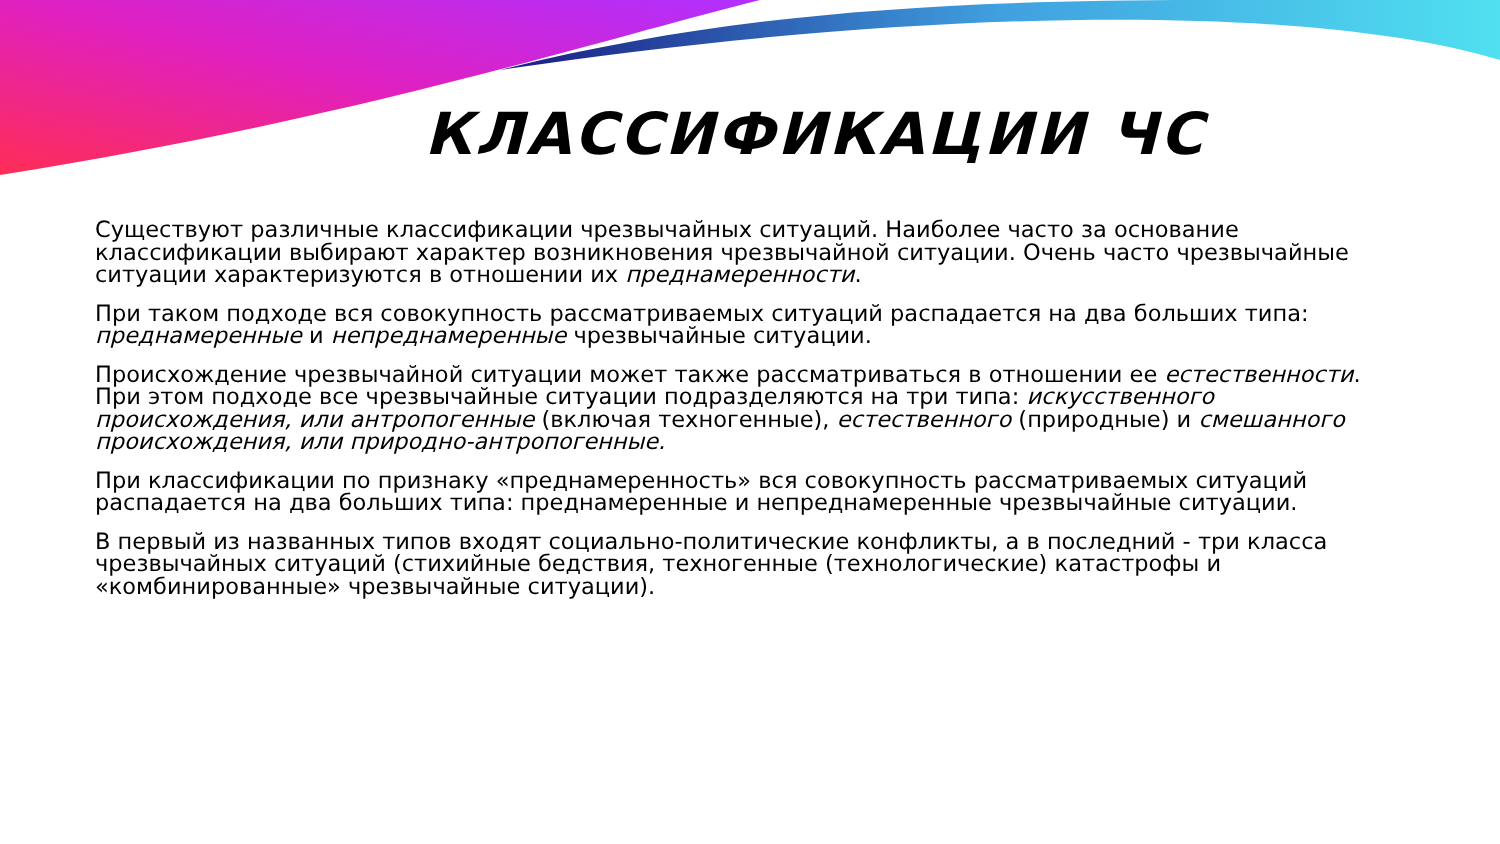КЛАССИФИКАЦИИ ЧС
Существуют различные классификации чрезвычайных ситуаций. Наиболее часто за основание классификации выбирают характер возникновения чрезвычайной ситуации. Очень часто чрезвычайные ситуации характеризуются в отношении их преднамеренности.
При таком подходе вся совокупность рассматриваемых ситуаций распадается на два больших типа: преднамеренные и непреднамеренные чрезвычайные ситуации.
Происхождение чрезвычайной ситуации может также рассматриваться в отношении ее естественности. При этом подходе все чрезвычайные ситуации подразделяются на три типа: искусственного происхождения, или антропогенные (включая техногенные), естественного (природные) и смешанного происхождения, или природно-антропогенные.
При классификации по признаку «преднамеренность» вся совокупность рассматриваемых ситуаций распадается на два больших типа: преднамеренные и непреднамеренные чрезвычайные ситуации.
В первый из названных типов входят социально-политические конфликты, а в последний - три класса чрезвычайных ситуаций (стихийные бедствия, техногенные (технологические) катастрофы и «комбинированные» чрезвычайные ситуации).